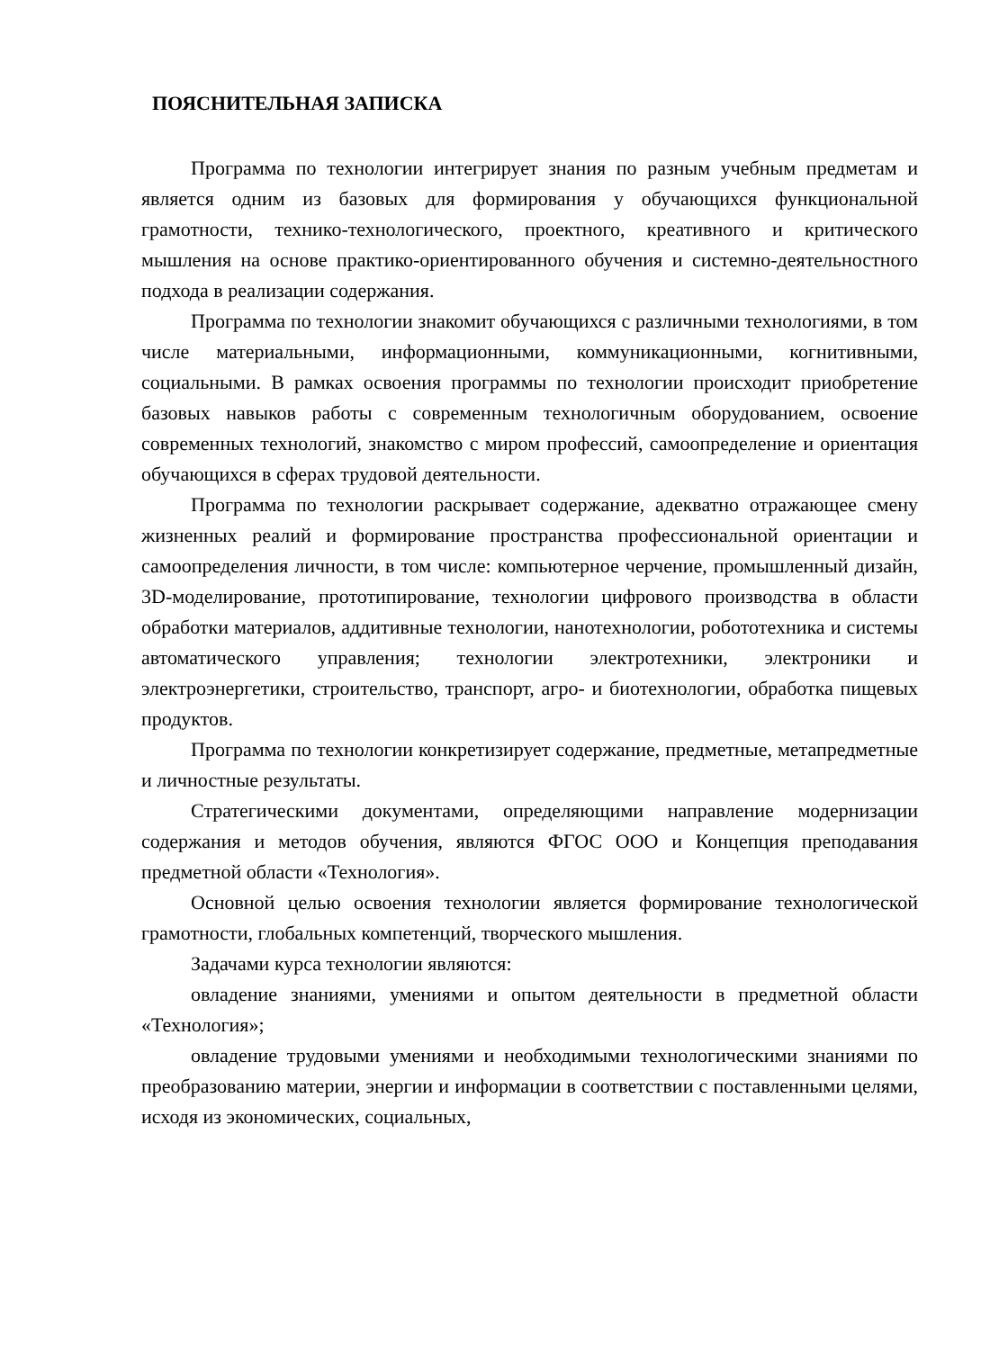ПОЯСНИТЕЛЬНАЯ ЗАПИСКА
Программа по технологии интегрирует знания по разным учебным предметам и является одним из базовых для формирования у обучающихся функциональной грамотности, технико-технологического, проектного, креативного и критического мышления на основе практико-ориентированного обучения и системно-деятельностного подхода в реализации содержания.
Программа по технологии знакомит обучающихся с различными технологиями, в том числе материальными, информационными, коммуникационными, когнитивными, социальными. В рамках освоения программы по технологии происходит приобретение базовых навыков работы с современным технологичным оборудованием, освоение современных технологий, знакомство с миром профессий, самоопределение и ориентация обучающихся в сферах трудовой деятельности.
Программа по технологии раскрывает содержание, адекватно отражающее смену жизненных реалий и формирование пространства профессиональной ориентации и самоопределения личности, в том числе: компьютерное черчение, промышленный дизайн, 3D-моделирование, прототипирование, технологии цифрового производства в области обработки материалов, аддитивные технологии, нанотехнологии, робототехника и системы автоматического управления; технологии электротехники, электроники и электроэнергетики, строительство, транспорт, агро- и биотехнологии, обработка пищевых продуктов.
Программа по технологии конкретизирует содержание, предметные, метапредметные и личностные результаты.
Стратегическими документами, определяющими направление модернизации содержания и методов обучения, являются ФГОС ООО и Концепция преподавания предметной области «Технология».
Основной целью освоения технологии является формирование технологической грамотности, глобальных компетенций, творческого мышления.
Задачами курса технологии являются:
овладение знаниями, умениями и опытом деятельности в предметной области «Технология»;
овладение трудовыми умениями и необходимыми технологическими знаниями по преобразованию материи, энергии и информации в соответствии с поставленными целями, исходя из экономических, социальных,